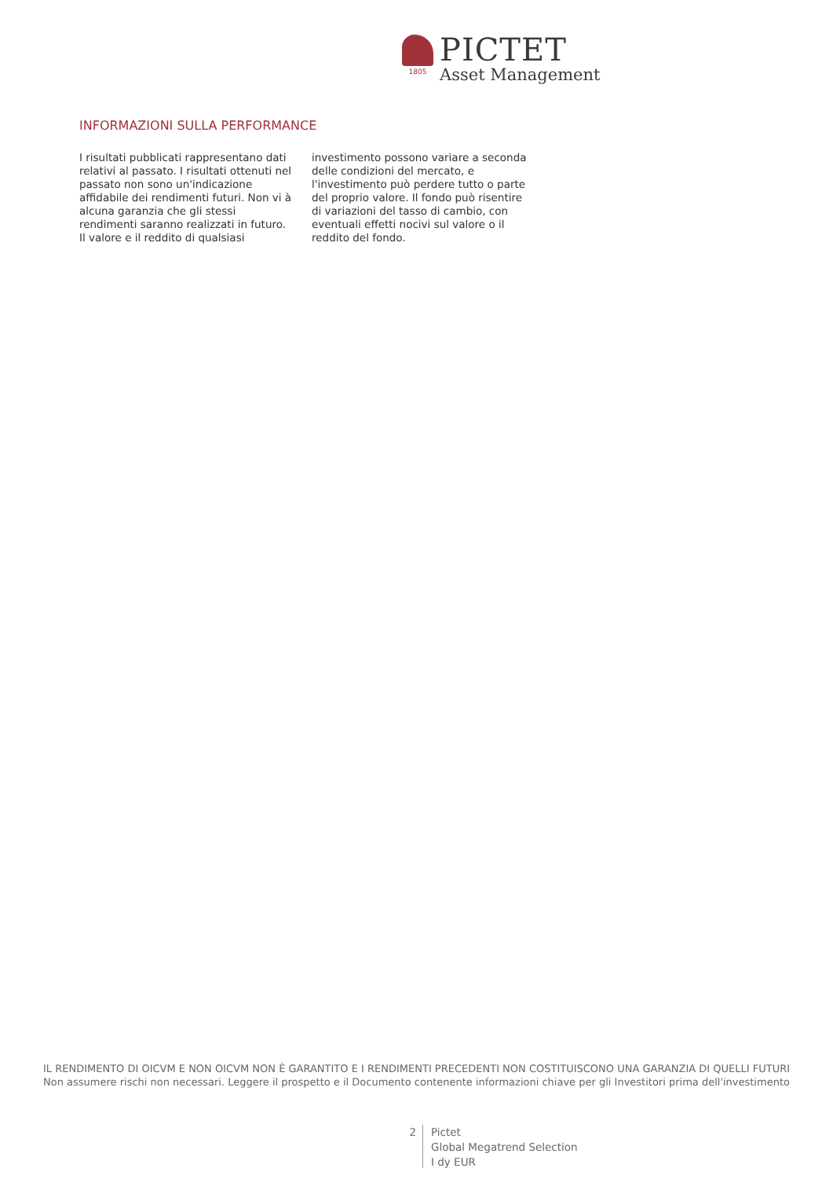1805
PICTET
Asset Management
INFORMAZIONI SULLA PERFORMANCE
I risultati pubblicati rappresentano dati relativi al passato. I risultati ottenuti nel passato non sono un'indicazione affidabile dei rendimenti futuri. Non vi à alcuna garanzia che gli stessi rendimenti saranno realizzati in futuro. Il valore e il reddito di qualsiasi investimento possono variare a seconda delle condizioni del mercato, e l'investimento può perdere tutto o parte del proprio valore. Il fondo può risentire di variazioni del tasso di cambio, con eventuali effetti nocivi sul valore o il reddito del fondo.
IL RENDIMENTO DI OICVM E NON OICVM NON È GARANTITO E I RENDIMENTI PRECEDENTI NON COSTITUISCONO UNA GARANZIA DI QUELLI FUTURI
Non assumere rischi non necessari. Leggere il prospetto e il Documento contenente informazioni chiave per gli Investitori prima dell'investimento
2
Pictet
Global Megatrend Selection
I dy EUR